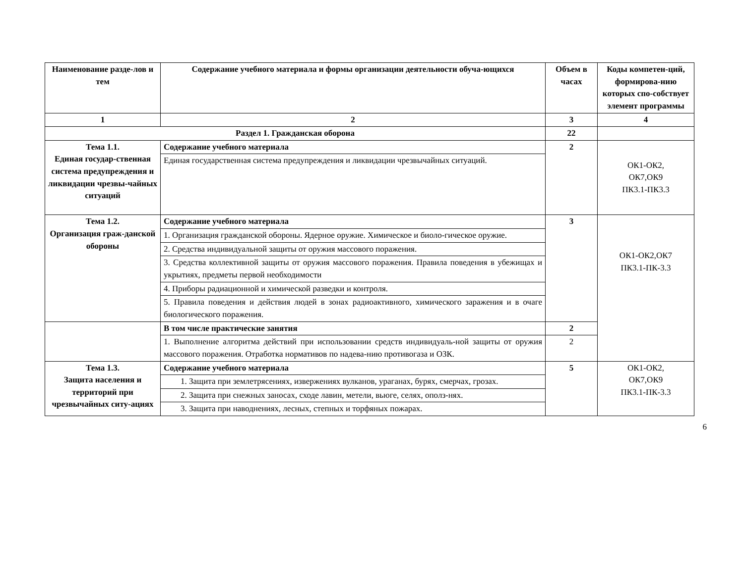| Наименование разде-лов и тем | Содержание учебного материала и формы организации деятельности обуча-ющихся | Объем в часах | Коды компетен-ций, формирова-нию которых спо-собствует элемент программы |
| --- | --- | --- | --- |
| 1 | 2 | 3 | 4 |
| Раздел 1. Гражданская оборона | | 22 | |
| Тема 1.1. Единая государ-ственная система предупреждения и ликвидации чрезвы-чайных ситуаций | Содержание учебного материала | 2 | ОК1-ОК2, ОК7,ОК9 ПК3.1-ПК3.3 |
| | Единая государственная система предупреждения и ликвидации чрезвычайных ситуаций. | | |
| Тема 1.2. Организация граж-данской обороны | Содержание учебного материала | 3 | ОК1-ОК2,ОК7 ПК3.1-ПК-3.3 |
| | 1. Организация гражданской обороны. Ядерное оружие. Химическое и биоло-гическое оружие. | | |
| | 2. Средства индивидуальной защиты от оружия массового поражения. | | |
| | 3. Средства коллективной защиты от оружия массового поражения. Правила поведения в убежищах и укрытиях, предметы первой необходимости | | |
| | 4. Приборы радиационной и химической разведки и контроля. | | |
| | 5. Правила поведения и действия людей в зонах радиоактивного, химического заражения и в очаге биологического поражения. | | |
| | В том числе практические занятия | 2 | |
| | 1. Выполнение алгоритма действий при использовании средств индивидуаль-ной защиты от оружия массового поражения. Отработка нормативов по надева-нию противогаза и ОЗК. | 2 | |
| Тема 1.3. Защита населения и территорий при чрезвычайных ситу-ациях | Содержание учебного материала | 5 | ОК1-ОК2, ОК7,ОК9 ПК3.1-ПК-3.3 |
| | 1. Защита при землетрясениях, извержениях вулканов, ураганах, бурях, смерчах, грозах. | | |
| | 2. Защита при снежных заносах, сходе лавин, метели, вьюге, селях, ополз-нях. | | |
| | 3. Защита при наводнениях, лесных, степных и торфяных пожарах. | | |
6